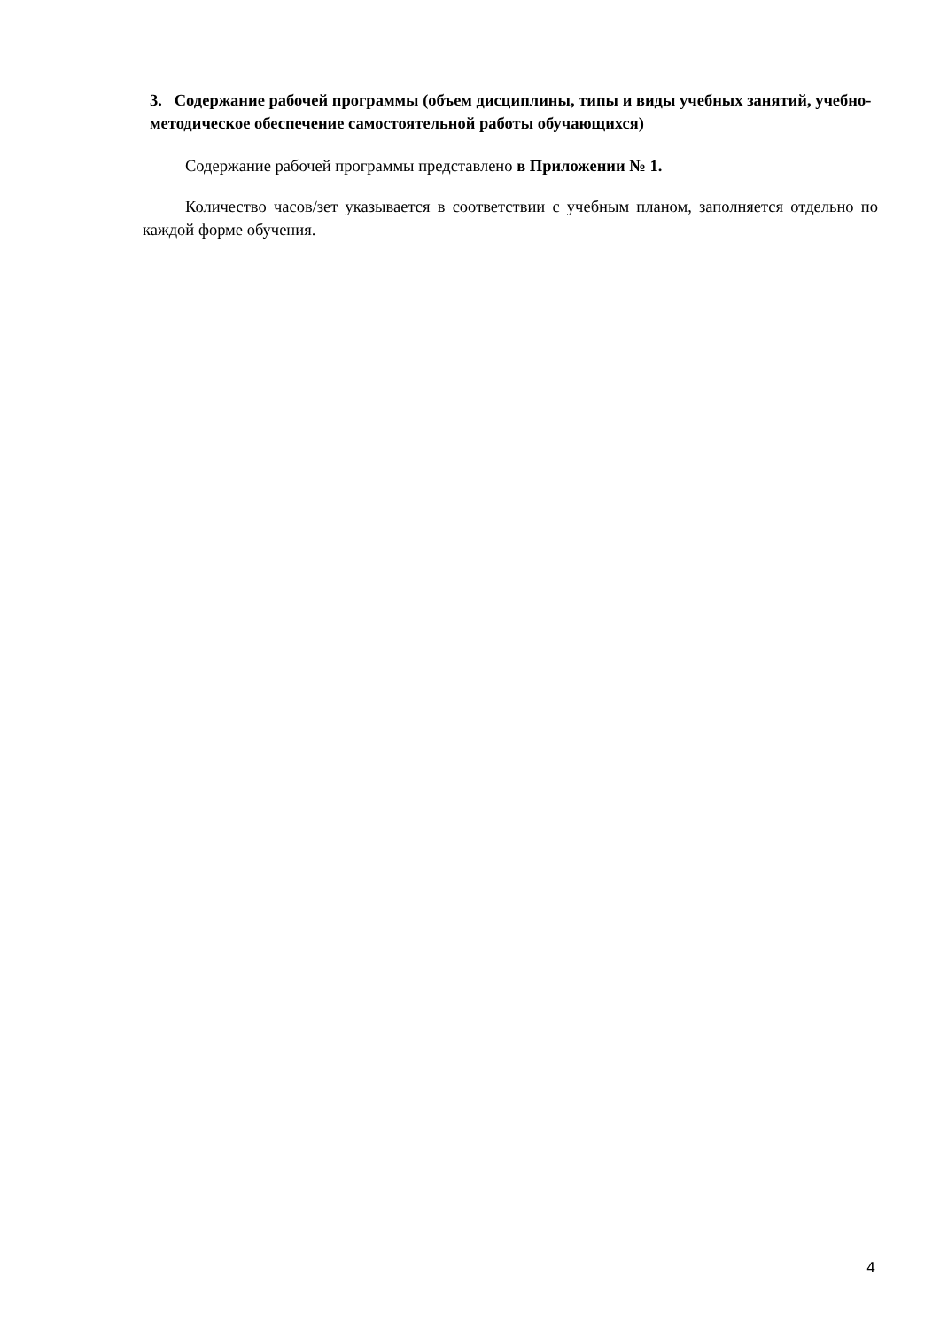3. Содержание рабочей программы (объем дисциплины, типы и виды учебных занятий, учебно-методическое обеспечение самостоятельной работы обучающихся)
Содержание рабочей программы представлено в Приложении № 1.
Количество часов/зет указывается в соответствии с учебным планом, заполняется отдельно по каждой форме обучения.
4